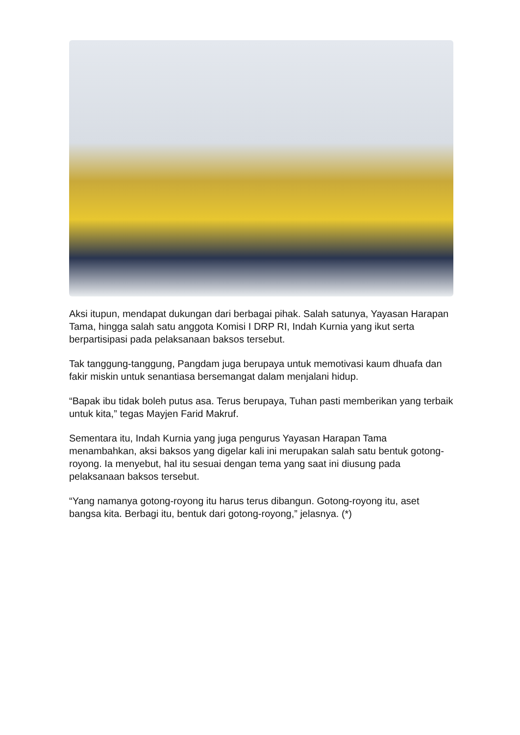Aksi itupun, mendapat dukungan dari berbagai pihak. Salah satunya, Yayasan Harapan Tama, hingga salah satu anggota Komisi I DRP RI, Indah Kurnia yang ikut serta berpartisipasi pada pelaksanaan baksos tersebut.
Tak tanggung-tanggung, Pangdam juga berupaya untuk memotivasi kaum dhuafa dan fakir miskin untuk senantiasa bersemangat dalam menjalani hidup.
“Bapak ibu tidak boleh putus asa. Terus berupaya, Tuhan pasti memberikan yang terbaik untuk kita,” tegas Mayjen Farid Makruf.
Sementara itu, Indah Kurnia yang juga pengurus Yayasan Harapan Tama menambahkan, aksi baksos yang digelar kali ini merupakan salah satu bentuk gotong-royong. Ia menyebut, hal itu sesuai dengan tema yang saat ini diusung pada pelaksanaan baksos tersebut.
“Yang namanya gotong-royong itu harus terus dibangun. Gotong-royong itu, aset bangsa kita. Berbagi itu, bentuk dari gotong-royong,” jelasnya. (*)